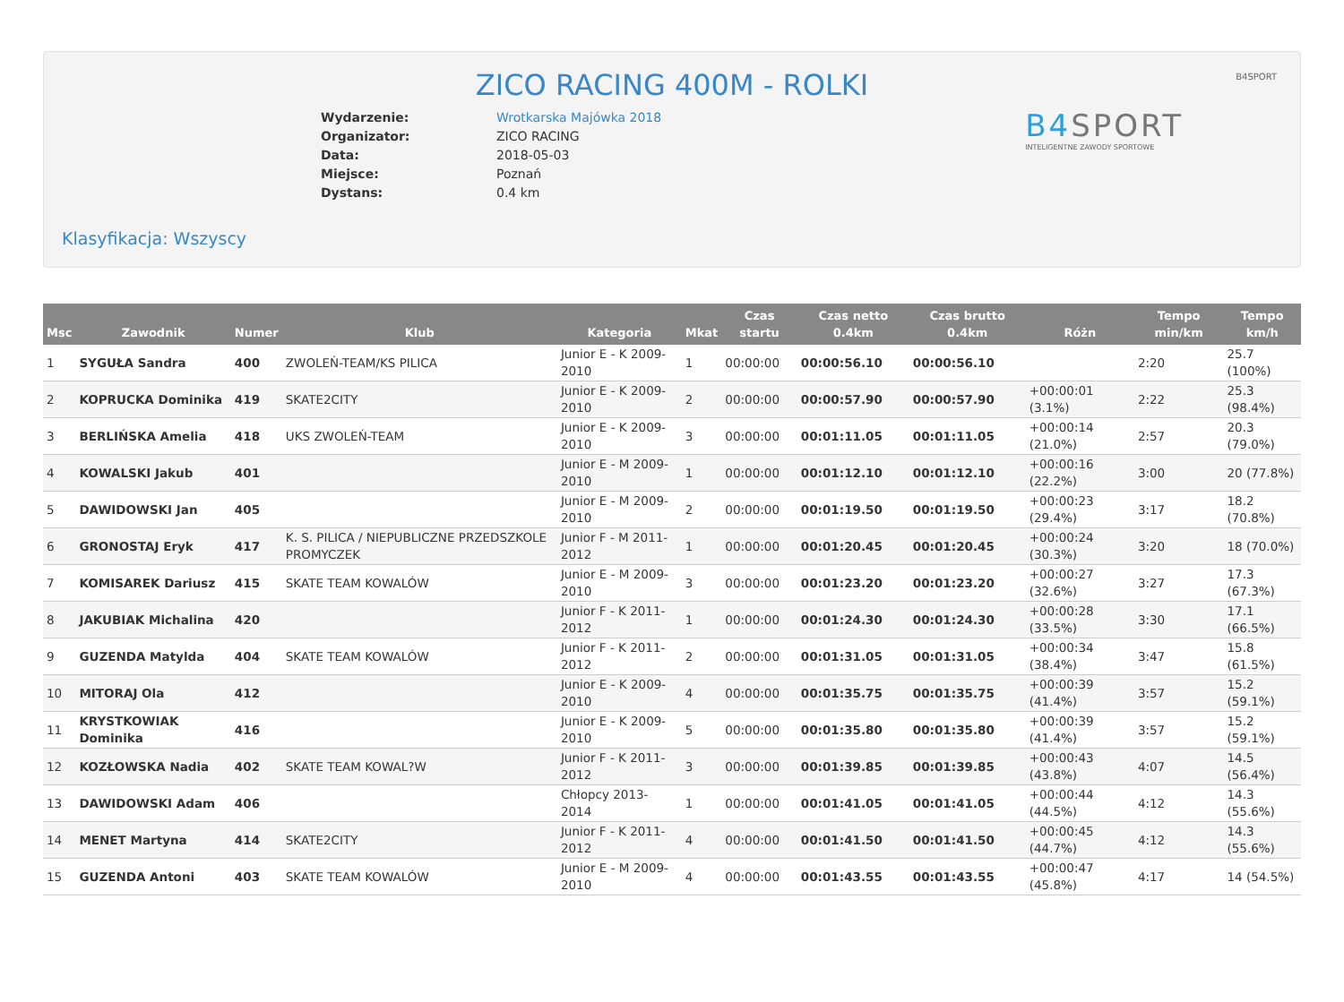B4SPORT
ZICO RACING 400M - ROLKI
| Wydarzenie: | Wrotkarska Majówka 2018 |
| Organizator: | ZICO RACING |
| Data: | 2018-05-03 |
| Miejsce: | Poznań |
| Dystans: | 0.4 km |
B4 SPORT
INTELIGENTNE ZAWODY SPORTOWE
Klasyfikacja: Wszyscy
| Msc | Zawodnik | Numer | Klub | Kategoria | Mkat | Czas startu | Czas netto 0.4km | Czas brutto 0.4km | Różn | Tempo min/km | Tempo km/h |
| --- | --- | --- | --- | --- | --- | --- | --- | --- | --- | --- | --- |
| 1 | SYGUŁA Sandra | 400 | ZWOLEŃ-TEAM/KS PILICA | Junior E - K 2009-2010 | 1 | 00:00:00 | 00:00:56.10 | 00:00:56.10 | | 2:20 | 25.7 (100%) |
| 2 | KOPRUCKA Dominika | 419 | SKATE2CITY | Junior E - K 2009-2010 | 2 | 00:00:00 | 00:00:57.90 | 00:00:57.90 | +00:00:01 (3.1%) | 2:22 | 25.3 (98.4%) |
| 3 | BERLIŃSKA Amelia | 418 | UKS ZWOLEŃ-TEAM | Junior E - K 2009-2010 | 3 | 00:00:00 | 00:01:11.05 | 00:01:11.05 | +00:00:14 (21.0%) | 2:57 | 20.3 (79.0%) |
| 4 | KOWALSKI Jakub | 401 | | Junior E - M 2009-2010 | 1 | 00:00:00 | 00:01:12.10 | 00:01:12.10 | +00:00:16 (22.2%) | 3:00 | 20 (77.8%) |
| 5 | DAWIDOWSKI Jan | 405 | | Junior E - M 2009-2010 | 2 | 00:00:00 | 00:01:19.50 | 00:01:19.50 | +00:00:23 (29.4%) | 3:17 | 18.2 (70.8%) |
| 6 | GRONOSTAJ Eryk | 417 | K. S. PILICA / NIEPUBLICZNE PRZEDSZKOLE PROMYCZEK | Junior F - M 2011-2012 | 1 | 00:00:00 | 00:01:20.45 | 00:01:20.45 | +00:00:24 (30.3%) | 3:20 | 18 (70.0%) |
| 7 | KOMISAREK Dariusz | 415 | SKATE TEAM KOWALÓW | Junior E - M 2009-2010 | 3 | 00:00:00 | 00:01:23.20 | 00:01:23.20 | +00:00:27 (32.6%) | 3:27 | 17.3 (67.3%) |
| 8 | JAKUBIAK Michalina | 420 | | Junior F - K 2011-2012 | 1 | 00:00:00 | 00:01:24.30 | 00:01:24.30 | +00:00:28 (33.5%) | 3:30 | 17.1 (66.5%) |
| 9 | GUZENDA Matylda | 404 | SKATE TEAM KOWALÓW | Junior F - K 2011-2012 | 2 | 00:00:00 | 00:01:31.05 | 00:01:31.05 | +00:00:34 (38.4%) | 3:47 | 15.8 (61.5%) |
| 10 | MITORAJ Ola | 412 | | Junior E - K 2009-2010 | 4 | 00:00:00 | 00:01:35.75 | 00:01:35.75 | +00:00:39 (41.4%) | 3:57 | 15.2 (59.1%) |
| 11 | KRYSTKOWIAK Dominika | 416 | | Junior E - K 2009-2010 | 5 | 00:00:00 | 00:01:35.80 | 00:01:35.80 | +00:00:39 (41.4%) | 3:57 | 15.2 (59.1%) |
| 12 | KOZŁOWSKA Nadia | 402 | SKATE TEAM KOWAL?W | Junior F - K 2011-2012 | 3 | 00:00:00 | 00:01:39.85 | 00:01:39.85 | +00:00:43 (43.8%) | 4:07 | 14.5 (56.4%) |
| 13 | DAWIDOWSKI Adam | 406 | | Chłopcy 2013-2014 | 1 | 00:00:00 | 00:01:41.05 | 00:01:41.05 | +00:00:44 (44.5%) | 4:12 | 14.3 (55.6%) |
| 14 | MENET Martyna | 414 | SKATE2CITY | Junior F - K 2011-2012 | 4 | 00:00:00 | 00:01:41.50 | 00:01:41.50 | +00:00:45 (44.7%) | 4:12 | 14.3 (55.6%) |
| 15 | GUZENDA Antoni | 403 | SKATE TEAM KOWALÓW | Junior E - M 2009-2010 | 4 | 00:00:00 | 00:01:43.55 | 00:01:43.55 | +00:00:47 (45.8%) | 4:17 | 14 (54.5%) |